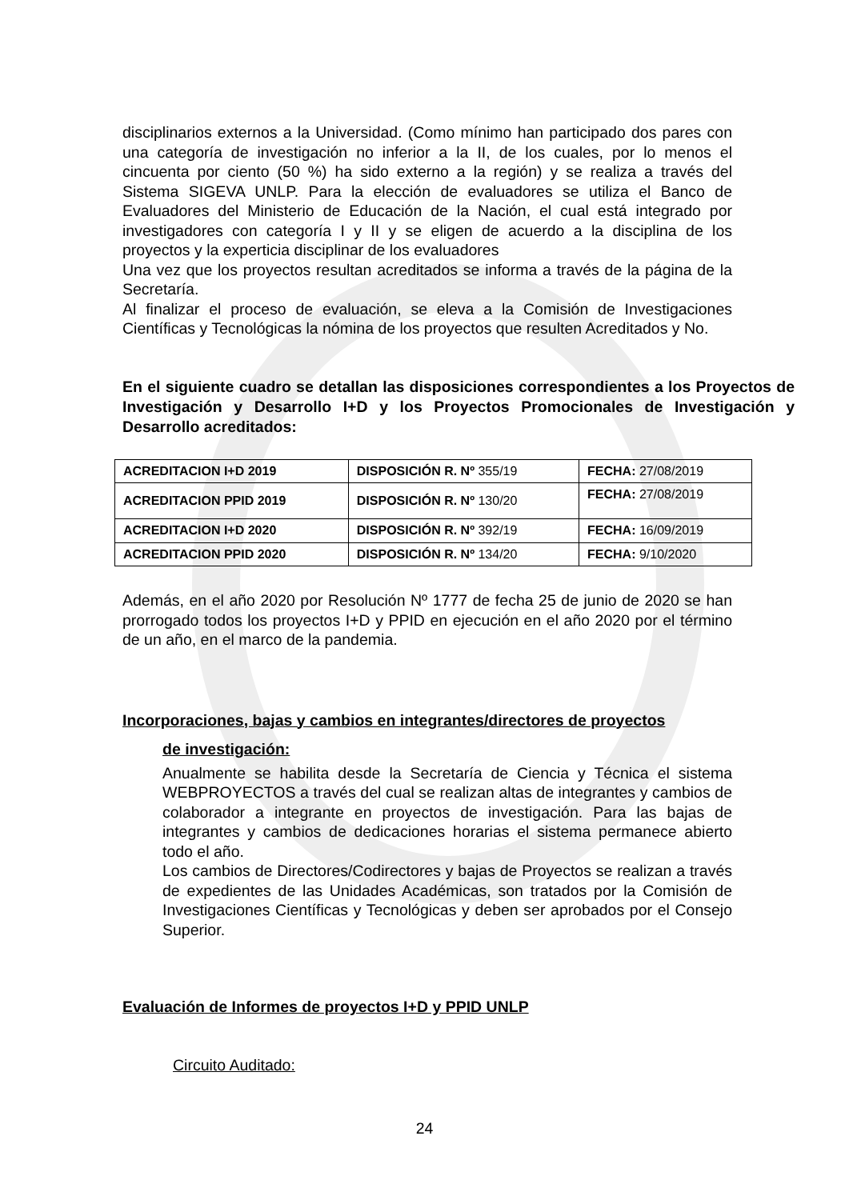disciplinarios externos a la Universidad. (Como mínimo han participado dos pares con una categoría de investigación no inferior a la II, de los cuales, por lo menos el cincuenta por ciento (50 %) ha sido externo a la región) y se realiza a través del Sistema SIGEVA UNLP. Para la elección de evaluadores se utiliza el Banco de Evaluadores del Ministerio de Educación de la Nación, el cual está integrado por investigadores con categoría I y II y se eligen de acuerdo a la disciplina de los proyectos y la experticia disciplinar de los evaluadores
Una vez que los proyectos resultan acreditados se informa a través de la página de la Secretaría.
Al finalizar el proceso de evaluación, se eleva a la Comisión de Investigaciones Científicas y Tecnológicas la nómina de los proyectos que resulten Acreditados y No.
En el siguiente cuadro se detallan las disposiciones correspondientes a los Proyectos de Investigación y Desarrollo I+D y los Proyectos Promocionales de Investigación y Desarrollo acreditados:
| ACREDITACION I+D 2019 | DISPOSICIÓN R. Nº 355/19 | FECHA: 27/08/2019 |
| ACREDITACION PPID 2019 | DISPOSICIÓN R. Nº 130/20 | FECHA: 27/08/2019 |
| ACREDITACION I+D 2020 | DISPOSICIÓN R. Nº 392/19 | FECHA: 16/09/2019 |
| ACREDITACION PPID 2020 | DISPOSICIÓN R. Nº 134/20 | FECHA: 9/10/2020 |
Además, en el año 2020 por Resolución Nº 1777 de fecha 25 de junio de 2020 se han prorrogado todos los proyectos I+D y PPID en ejecución en el año 2020 por el término de un año, en el marco de la pandemia.
Incorporaciones, bajas y cambios en integrantes/directores de proyectos
de investigación:
Anualmente se habilita desde la Secretaría de Ciencia y Técnica el sistema WEBPROYECTOS a través del cual se realizan altas de integrantes y cambios de colaborador a integrante en proyectos de investigación. Para las bajas de integrantes y cambios de dedicaciones horarias el sistema permanece abierto todo el año.
Los cambios de Directores/Codirectores y bajas de Proyectos se realizan a través de expedientes de las Unidades Académicas, son tratados por la Comisión de Investigaciones Científicas y Tecnológicas y deben ser aprobados por el Consejo Superior.
Evaluación de Informes de proyectos I+D y PPID UNLP
Circuito Auditado:
24